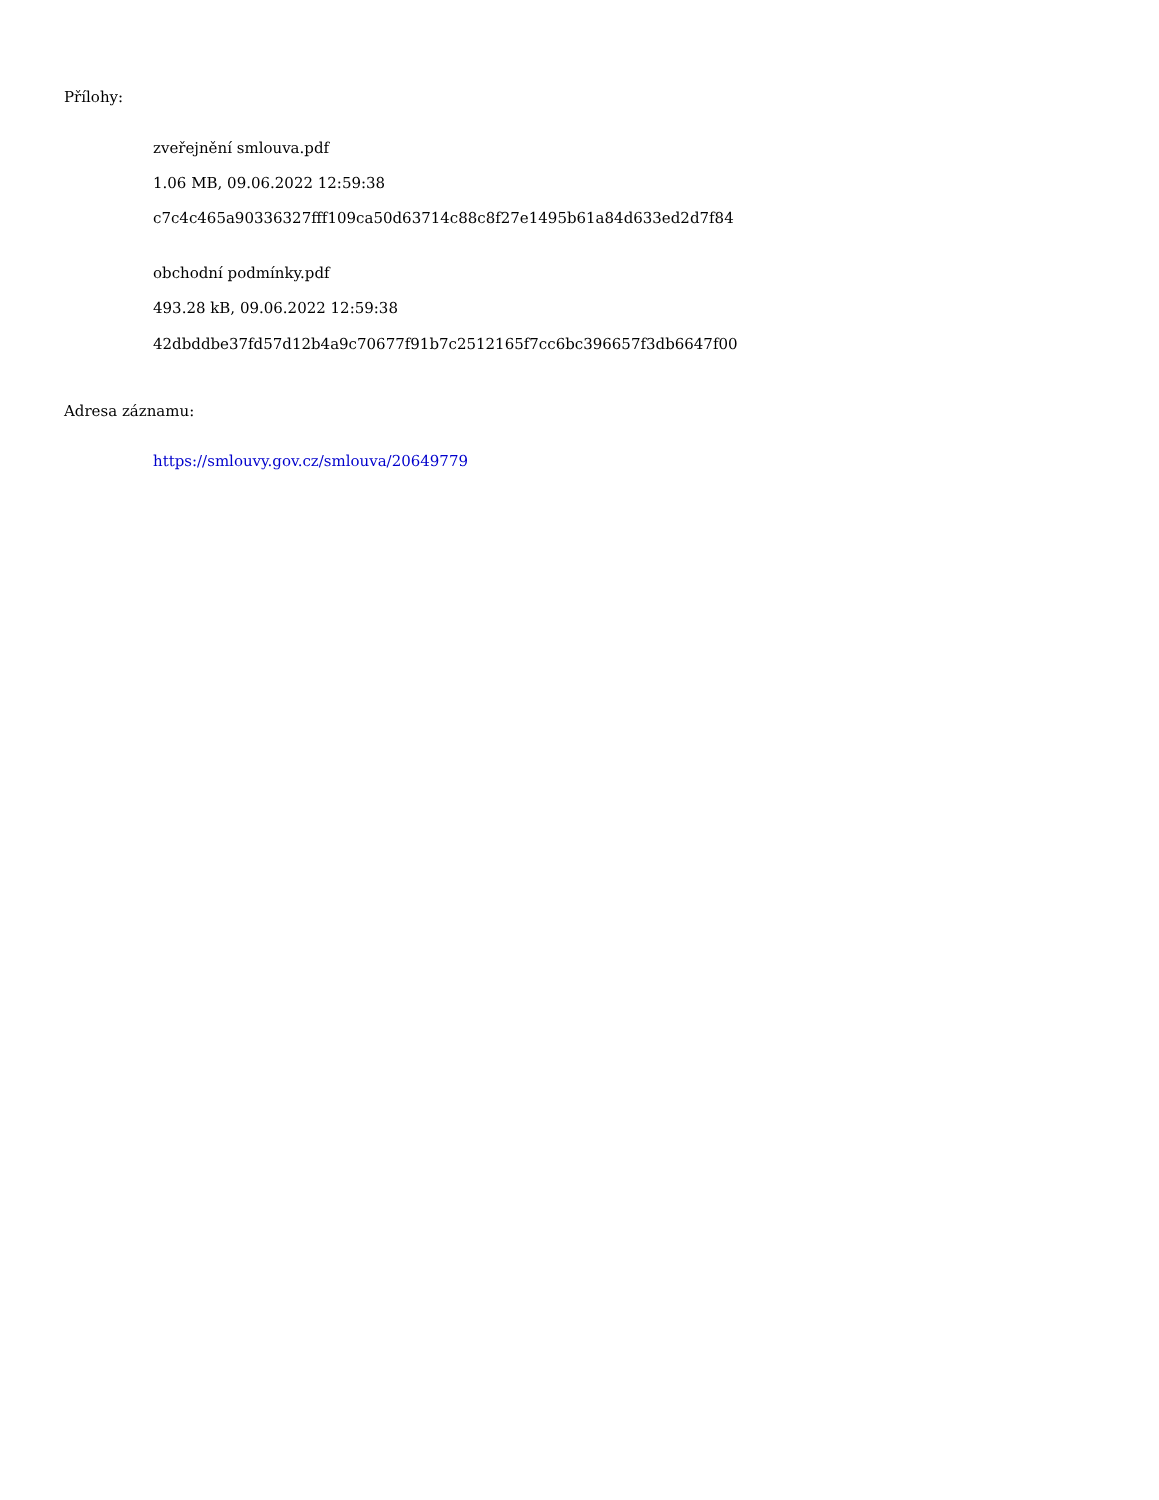Přílohy:
zveřejnění smlouva.pdf
1.06 MB, 09.06.2022 12:59:38
c7c4c465a90336327fff109ca50d63714c88c8f27e1495b61a84d633ed2d7f84
obchodní podmínky.pdf
493.28 kB, 09.06.2022 12:59:38
42dbddbe37fd57d12b4a9c70677f91b7c2512165f7cc6bc396657f3db6647f00
Adresa záznamu:
https://smlouvy.gov.cz/smlouva/20649779